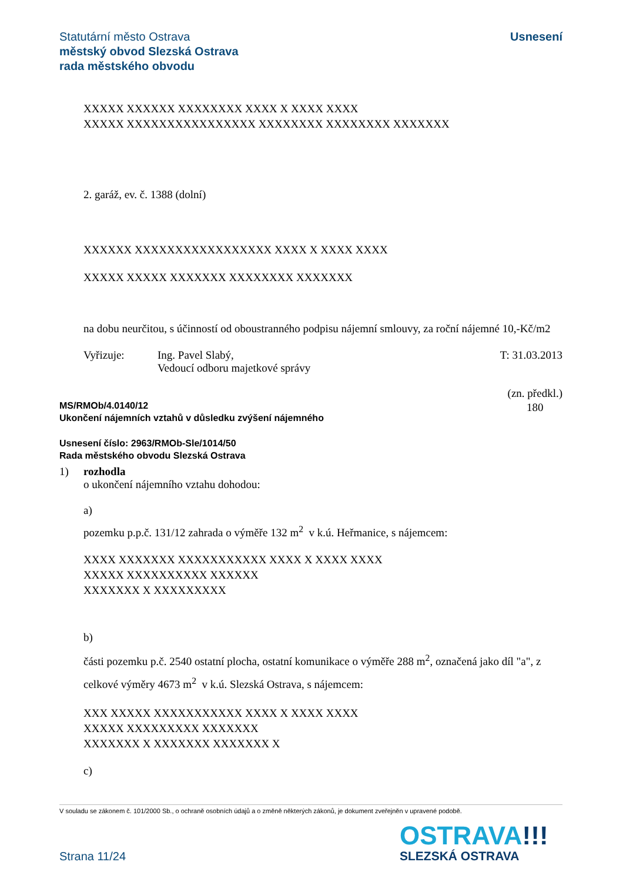Statutární město Ostrava
městský obvod Slezská Ostrava
rada městského obvodu
Usnesení
XXXXX XXXXXX XXXXXXXX XXXX X XXXX XXXX
XXXXX XXXXXXXXXXXXXXXX XXXXXXXX XXXXXXXX XXXXXXX
2. garáž, ev. č. 1388 (dolní)
XXXXXX XXXXXXXXXXXXXXXXX XXXX X XXXX XXXX
XXXXX XXXXX XXXXXXX XXXXXXXX XXXXXXX
na dobu neurčitou, s účinností od oboustranného podpisu nájemní smlouvy, za roční nájemné 10,-Kč/m2
Vyřizuje: Ing. Pavel Slabý,
Vedoucí odboru majetkové správy
T: 31.03.2013
MS/RMOb/4.0140/12
Ukončení nájemních vztahů v důsledku zvýšení nájemného
(zn. předkl.)
180
Usnesení číslo: 2963/RMOb-Sle/1014/50
Rada městského obvodu Slezská Ostrava
1) rozhodla
o ukončení nájemního vztahu dohodou:
a)
pozemku p.p.č. 131/12 zahrada o výměře 132 m<sup>2</sup> v k.ú. Heřmanice, s nájemcem:
XXXX XXXXXXX XXXXXXXXXXX XXXX X XXXX XXXX
XXXXX XXXXXXXXXX XXXXXX
XXXXXXX X XXXXXXXXX
b)
části pozemku p.č. 2540 ostatní plocha, ostatní komunikace o výměře 288 m<sup>2</sup>, označená jako díl "a", z celkové výměry 4673 m<sup>2</sup> v k.ú. Slezská Ostrava, s nájemcem:
XXX XXXXX XXXXXXXXXXX XXXX X XXXX XXXX
XXXXX XXXXXXXXX XXXXXXX
XXXXXXX X XXXXXXX XXXXXXX X
c)
V souladu se zákonem č. 101/2000 Sb., o ochraně osobních údajů a o změně některých zákonů, je dokument zveřejněn v upravené podobě.
Strana 11/24
OSTRAVA!!!
SLEZSKÁ OSTRAVA